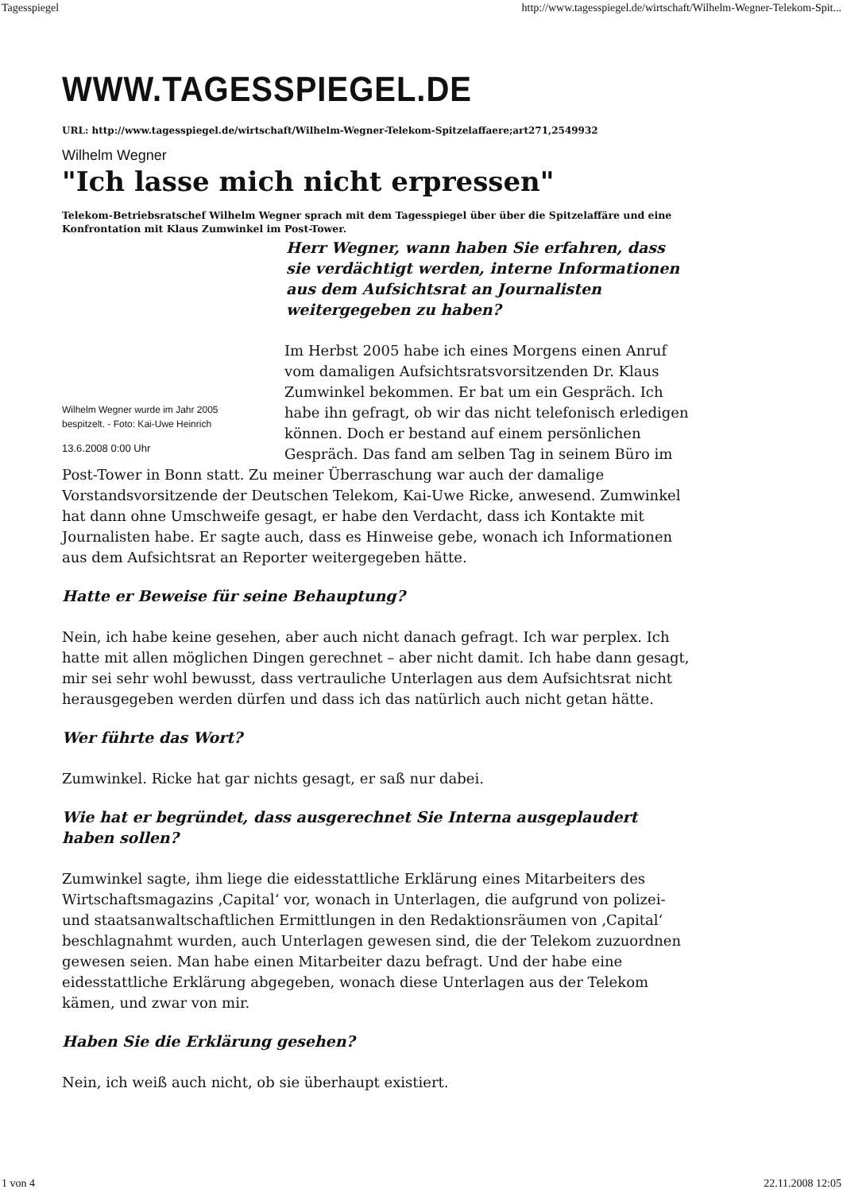Tagesspiegel http://www.tagesspiegel.de/wirtschaft/Wilhelm-Wegner-Telekom-Spit...
WWW.TAGESSPIEGEL.DE
URL: http://www.tagesspiegel.de/wirtschaft/Wilhelm-Wegner-Telekom-Spitzelaffaere;art271,2549932
Wilhelm Wegner
"Ich lasse mich nicht erpressen"
Telekom-Betriebsratschef Wilhelm Wegner sprach mit dem Tagesspiegel über über die Spitzelaffäre und eine Konfrontation mit Klaus Zumwinkel im Post-Tower.
Wilhelm Wegner wurde im Jahr 2005
bespitzelt. - Foto: Kai-Uwe Heinrich
13.6.2008 0:00 Uhr
Herr Wegner, wann haben Sie erfahren, dass sie verdächtigt werden, interne Informationen aus dem Aufsichtsrat an Journalisten weitergegeben zu haben?
Im Herbst 2005 habe ich eines Morgens einen Anruf vom damaligen Aufsichtsratsvorsitzenden Dr. Klaus Zumwinkel bekommen. Er bat um ein Gespräch. Ich habe ihn gefragt, ob wir das nicht telefonisch erledigen können. Doch er bestand auf einem persönlichen Gespräch. Das fand am selben Tag in seinem Büro im Post-Tower in Bonn statt. Zu meiner Überraschung war auch der damalige Vorstandsvorsitzende der Deutschen Telekom, Kai-Uwe Ricke, anwesend. Zumwinkel hat dann ohne Umschweife gesagt, er habe den Verdacht, dass ich Kontakte mit Journalisten habe. Er sagte auch, dass es Hinweise gebe, wonach ich Informationen aus dem Aufsichtsrat an Reporter weitergegeben hätte.
Hatte er Beweise für seine Behauptung?
Nein, ich habe keine gesehen, aber auch nicht danach gefragt. Ich war perplex. Ich hatte mit allen möglichen Dingen gerechnet – aber nicht damit. Ich habe dann gesagt, mir sei sehr wohl bewusst, dass vertrauliche Unterlagen aus dem Aufsichtsrat nicht herausgegeben werden dürfen und dass ich das natürlich auch nicht getan hätte.
Wer führte das Wort?
Zumwinkel. Ricke hat gar nichts gesagt, er saß nur dabei.
Wie hat er begründet, dass ausgerechnet Sie Interna ausgeplaudert haben sollen?
Zumwinkel sagte, ihm liege die eidesstattliche Erklärung eines Mitarbeiters des Wirtschaftsmagazins ‚Capital‘ vor, wonach in Unterlagen, die aufgrund von polizei- und staatsanwaltschaftlichen Ermittlungen in den Redaktionsräumen von ‚Capital‘ beschlagnahmt wurden, auch Unterlagen gewesen sind, die der Telekom zuzuordnen gewesen seien. Man habe einen Mitarbeiter dazu befragt. Und der habe eine eidesstattliche Erklärung abgegeben, wonach diese Unterlagen aus der Telekom kämen, und zwar von mir.
Haben Sie die Erklärung gesehen?
Nein, ich weiß auch nicht, ob sie überhaupt existiert.
1 von 4 22.11.2008 12:05